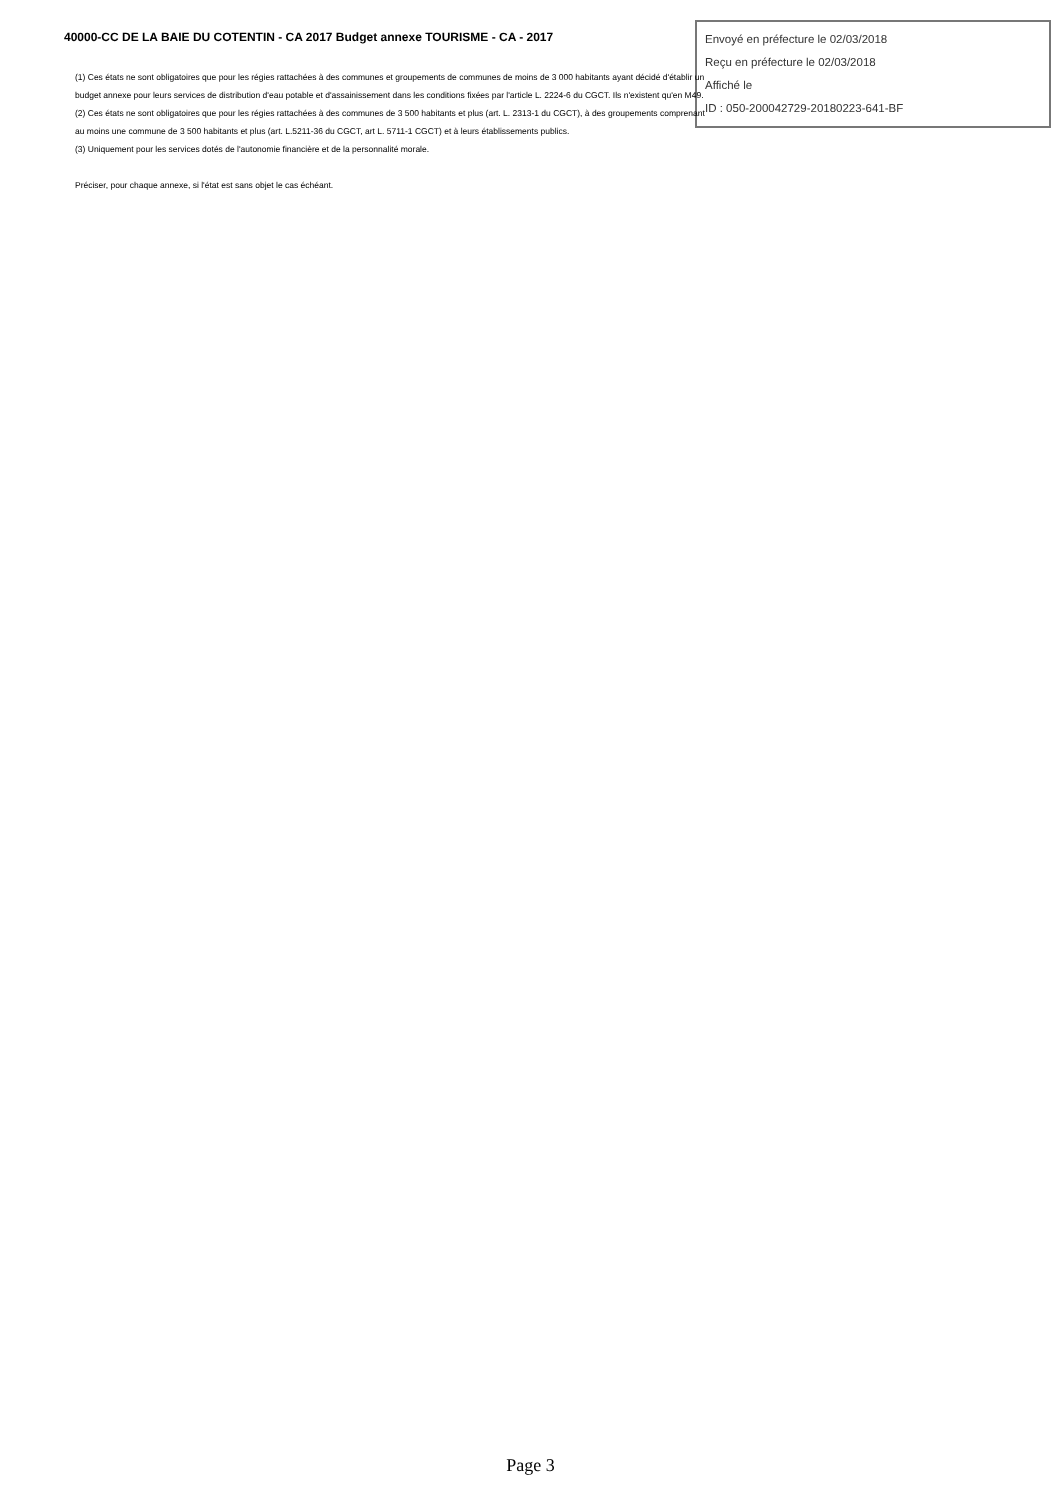40000-CC DE LA BAIE DU COTENTIN - CA 2017 Budget annexe TOURISME - CA - 2017
Envoyé en préfecture le 02/03/2018
Reçu en préfecture le 02/03/2018
Affiché le
ID : 050-200042729-20180223-641-BF
(1) Ces états ne sont obligatoires que pour les régies rattachées à des communes et groupements de communes de moins de 3 000 habitants ayant décidé d'établir un budget annexe pour leurs services de distribution d'eau potable et d'assainissement dans les conditions fixées par l'article L. 2224-6 du CGCT. Ils n'existent qu'en M49.
(2) Ces états ne sont obligatoires que pour les régies rattachées à des communes de 3 500 habitants et plus (art. L. 2313-1 du CGCT), à des groupements comprenant au moins une commune de 3 500 habitants et plus (art. L.5211-36 du CGCT, art L. 5711-1 CGCT) et à leurs établissements publics.
(3) Uniquement pour les services dotés de l'autonomie financière et de la personnalité morale.
Préciser, pour chaque annexe, si l'état est sans objet le cas échéant.
Page 3